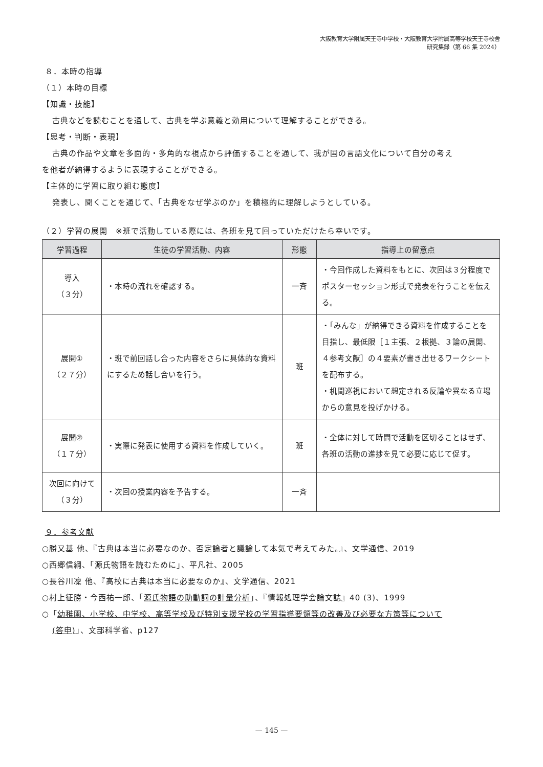大阪教育大学附属天王寺中学校・大阪教育大学附属高等学校天王寺校舎
研究集録（第 66 集 2024）
８．本時の指導
（１）本時の目標
【知識・技能】
古典などを読むことを通して、古典を学ぶ意義と効用について理解することができる。
【思考・判断・表現】
古典の作品や文章を多面的・多角的な視点から評価することを通して、我が国の言語文化について自分の考え
を他者が納得するように表現することができる。
【主体的に学習に取り組む態度】
発表し、聞くことを通じて、「古典をなぜ学ぶのか」を積極的に理解しようとしている。
（２）学習の展開　※班で活動している際には、各班を見て回っていただけたら幸いです。
| 学習過程 | 生徒の学習活動、内容 | 形態 | 指導上の留意点 |
| --- | --- | --- | --- |
| 導入 （３分） | ・本時の流れを確認する。 | 一斉 | ・今回作成した資料をもとに、次回は３分程度でポスターセッション形式で発表を行うことを伝える。 |
| 展開① （２７分） | ・班で前回話し合った内容をさらに具体的な資料にするため話し合いを行う。 | 班 | ・「みんな」が納得できる資料を作成することを目指し、最低限［１主張、２根拠、３論の展開、４参考文献］の４要素が書き出せるワークシートを配布する。 ・机間巡視において想定される反論や異なる立場からの意見を投げかける。 |
| 展開② （１７分） | ・実際に発表に使用する資料を作成していく。 | 班 | ・全体に対して時間で活動を区切ることはせず、各班の活動の進捗を見て必要に応じて促す。 |
| 次回に向けて （３分） | ・次回の授業内容を予告する。 | 一斉 | |
９．参考文献
○勝又基 他、『古典は本当に必要なのか、否定論者と議論して本気で考えてみた。』、文学通信、2019
○西郷信綱、「源氏物語を読むために」、平凡社、2005
○長谷川凜 他、『高校に古典は本当に必要なのか』、文学通信、2021
○村上征勝・今西祐一郎、「源氏物語の助動詞の計量分析」、『情報処理学会論文誌』40 (3)、1999
○「幼稚園、小学校、中学校、高等学校及び特別支援学校の学習指導要領等の改善及び必要な方策等について
(答申)」、文部科学省、p127
— 145 —